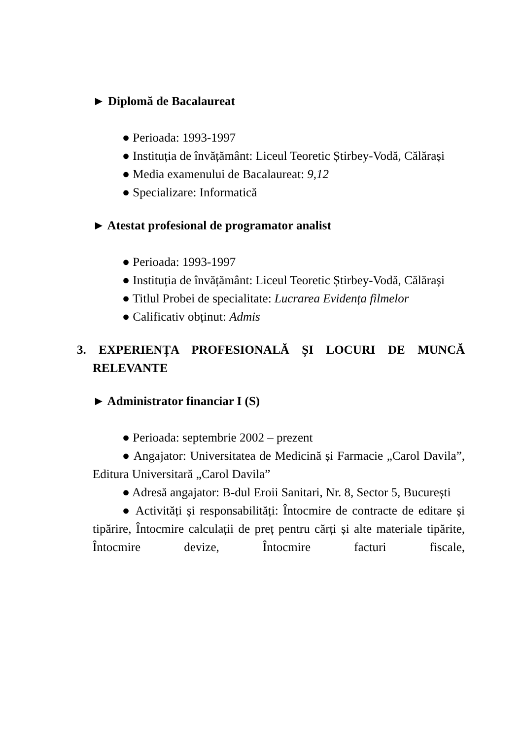► Diplomă de Bacalaureat
● Perioada: 1993-1997
● Instituția de învățământ: Liceul Teoretic Știrbey-Vodă, Călărași
● Media examenului de Bacalaureat: 9,12
● Specializare: Informatică
► Atestat profesional de programator analist
● Perioada: 1993-1997
● Instituția de învățământ: Liceul Teoretic Știrbey-Vodă, Călărași
● Titlul Probei de specialitate: Lucrarea Evidența filmelor
● Calificativ obținut: Admis
3. EXPERIENȚA PROFESIONALĂ ȘI LOCURI DE MUNCĂ RELEVANTE
► Administrator financiar I (S)
● Perioada: septembrie 2002 – prezent
● Angajator: Universitatea de Medicină și Farmacie „Carol Davila”, Editura Universitară „Carol Davila”
● Adresă angajator: B-dul Eroii Sanitari, Nr. 8, Sector 5, București
● Activități și responsabilități: Întocmire de contracte de editare și tipărire, Întocmire calculații de preț pentru cărți și alte materiale tipărite, Întocmire devize, Întocmire facturi fiscale,